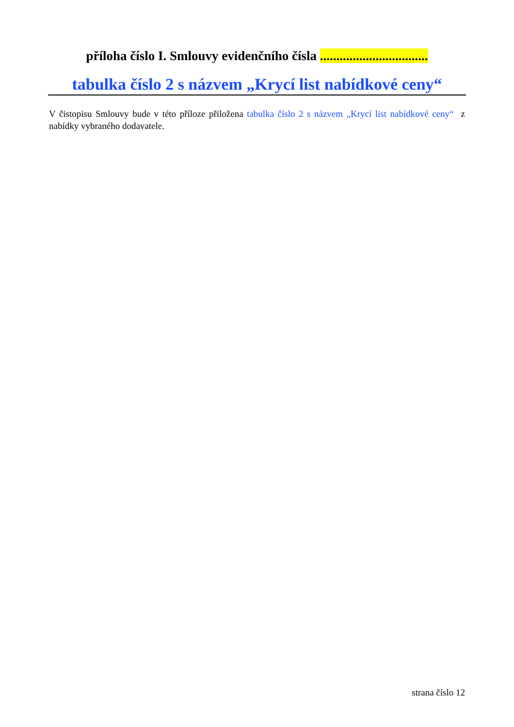příloha číslo I. Smlouvy evidenčního čísla .................................
tabulka číslo 2 s názvem „Krycí list nabídkové ceny“
V čistopisu Smlouvy bude v této příloze přiložena tabulka číslo 2 s názvem „Krycí list nabídkové ceny“ z nabídky vybraného dodavatele.
strana číslo 12